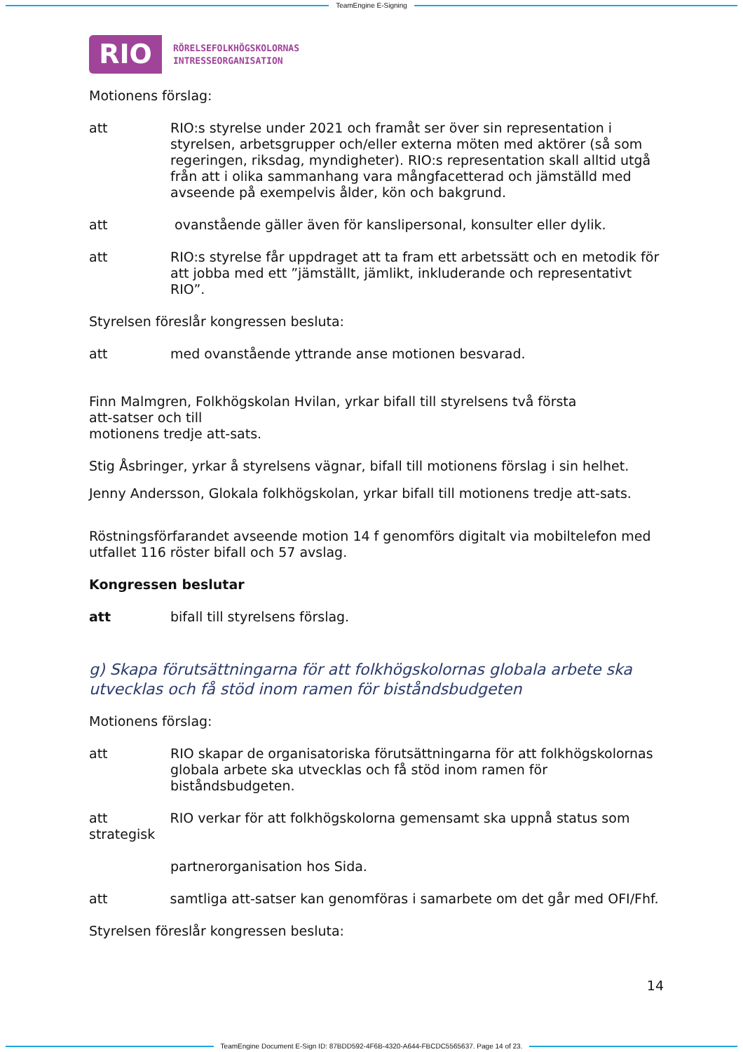TeamEngine E-Signing
RIO
RÖRELSEFOLKHÖGSKOLORNAS
INTRESSEORGANISATION
Motionens förslag:
att RIO:s styrelse under 2021 och framåt ser över sin representation i styrelsen, arbetsgrupper och/eller externa möten med aktörer (så som regeringen, riksdag, myndigheter). RIO:s representation skall alltid utgå från att i olika sammanhang vara mångfacetterad och jämställd med avseende på exempelvis ålder, kön och bakgrund.
att ovanstående gäller även för kanslipersonal, konsulter eller dylik.
att RIO:s styrelse får uppdraget att ta fram ett arbetssätt och en metodik för att jobba med ett ”jämställt, jämlikt, inkluderande och representativt RIO”.
Styrelsen föreslår kongressen besluta:
att med ovanstående yttrande anse motionen besvarad.
Finn Malmgren, Folkhögskolan Hvilan, yrkar bifall till styrelsens två första att-satser och till
motionens tredje att-sats.
Stig Åsbringer, yrkar å styrelsens vägnar, bifall till motionens förslag i sin helhet.
Jenny Andersson, Glokala folkhögskolan, yrkar bifall till motionens tredje att-sats.
Röstningsförfarandet avseende motion 14 f genomförs digitalt via mobiltelefon med utfallet 116 röster bifall och 57 avslag.
Kongressen beslutar
att bifall till styrelsens förslag.
g) Skapa förutsättningarna för att folkhögskolornas globala arbete ska utvecklas och få stöd inom ramen för biståndsbudgeten
Motionens förslag:
att RIO skapar de organisatoriska förutsättningarna för att folkhögskolornas globala arbete ska utvecklas och få stöd inom ramen för biståndsbudgeten.
att RIO verkar för att folkhögskolorna gemensamt ska uppnå status som strategisk
partnerorganisation hos Sida.
att samtliga att-satser kan genomföras i samarbete om det går med OFI/Fhf.
Styrelsen föreslår kongressen besluta:
14
TeamEngine Document E-Sign ID: 87BDD592-4F6B-4320-A644-FBCDC5565637. Page 14 of 23.